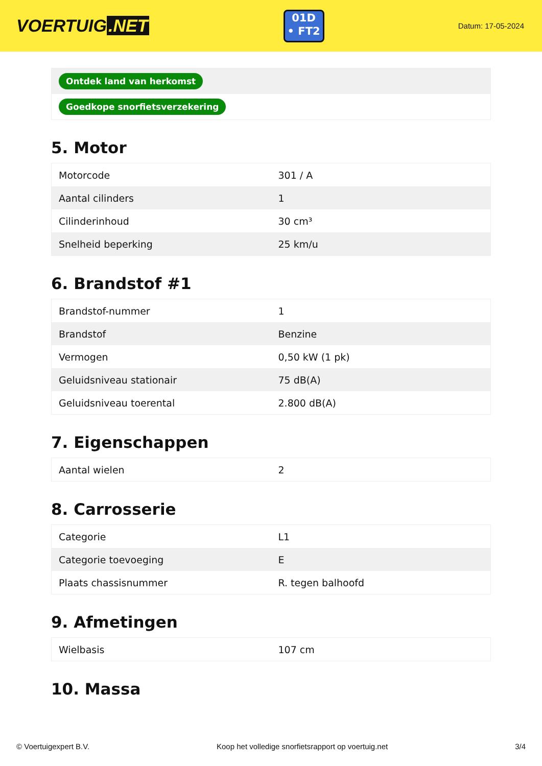VOERTUIG.NET
01D
• FT2
Datum: 17-05-2024
| Ontdek land van herkomst |
| Goedkope snorfietsverzekering |
5. Motor
| Motorcode | 301 / A |
| Aantal cilinders | 1 |
| Cilinderinhoud | 30 cm³ |
| Snelheid beperking | 25 km/u |
6. Brandstof #1
| Brandstof-nummer | 1 |
| Brandstof | Benzine |
| Vermogen | 0,50 kW (1 pk) |
| Geluidsniveau stationair | 75 dB(A) |
| Geluidsniveau toerental | 2.800 dB(A) |
7. Eigenschappen
| Aantal wielen | 2 |
8. Carrosserie
| Categorie | L1 |
| Categorie toevoeging | E |
| Plaats chassisnummer | R. tegen balhoofd |
9. Afmetingen
| Wielbasis | 107 cm |
10. Massa
© Voertuigexpert B.V. Koop het volledige snorfietsrapport op voertuig.net 3/4